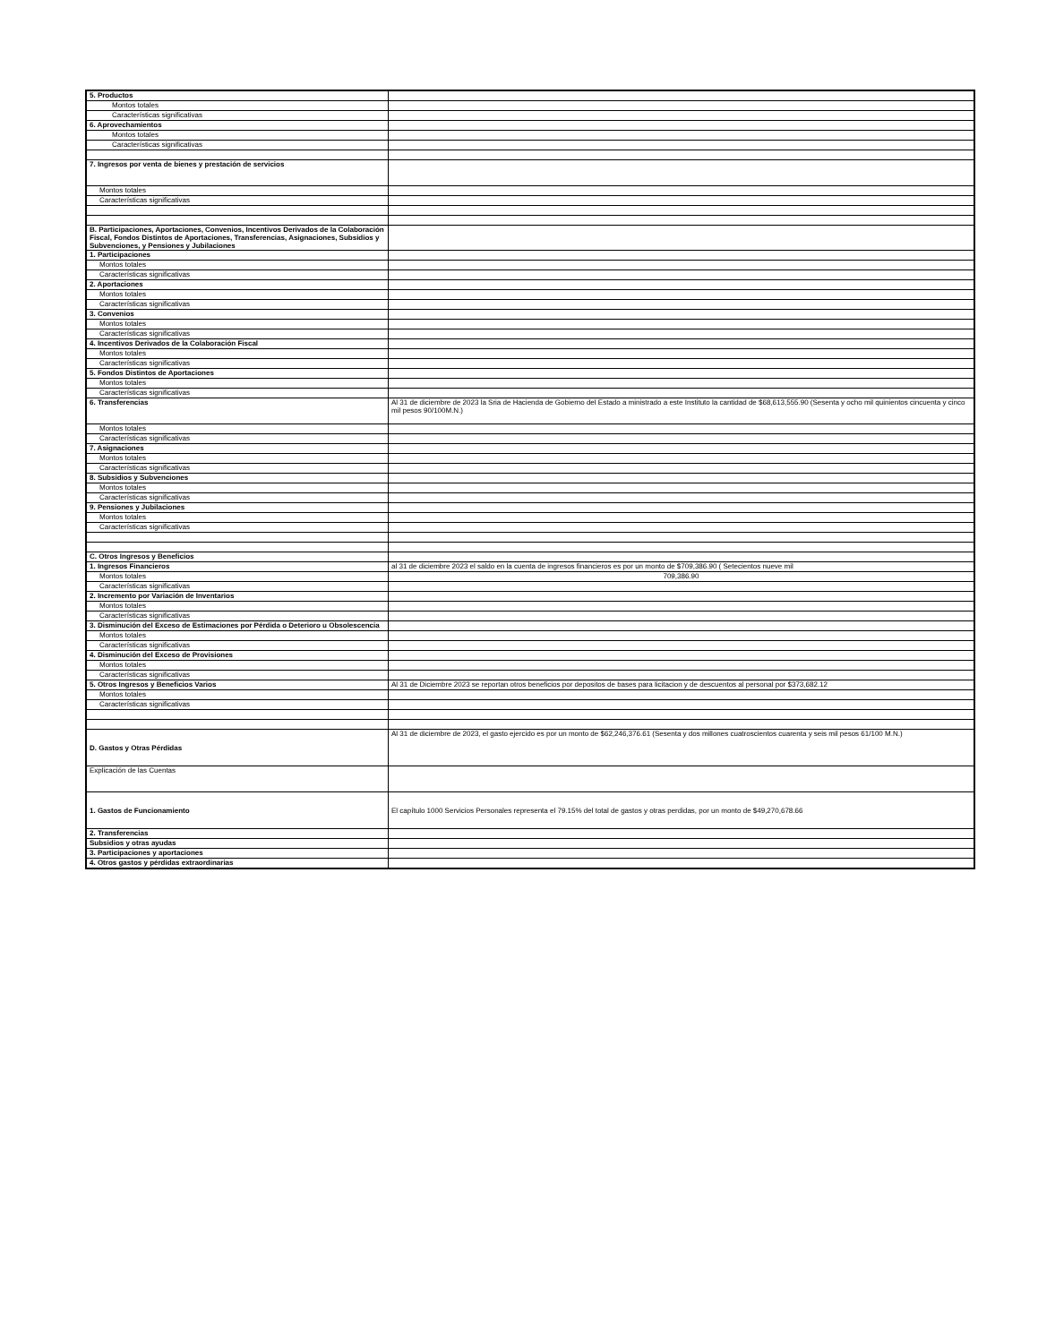| 5. Productos | |
| Montos totales | |
| Características significativas | |
| 6. Aprovechamientos | |
| Montos totales | |
| Características significativas | |
| 7. Ingresos por venta de bienes y prestación de servicios | |
| Montos totales | |
| Características significativas | |
| B. Participaciones, Aportaciones, Convenios, Incentivos Derivados de la Colaboración Fiscal, Fondos Distintos de Aportaciones, Transferencias, Asignaciones, Subsidios y Subvenciones, y Pensiones y Jubilaciones | |
| 1. Participaciones | |
| Montos totales | |
| Características significativas | |
| 2. Aportaciones | |
| Montos totales | |
| Características significativas | |
| 3. Convenios | |
| Montos totales | |
| Características significativas | |
| 4. Incentivos Derivados de la Colaboración Fiscal | |
| Montos totales | |
| Características significativas | |
| 5. Fondos Distintos de Aportaciones | |
| Montos totales | |
| Características significativas | |
| 6. Transferencias | Al 31 de diciembre de 2023 la Sria de Hacienda de Gobierno del Estado a ministrado a este Instituto la cantidad de $68,613,555.90 (Sesenta y ocho mil quinientos cincuenta y cinco mil pesos 90/100M.N.) |
| Montos totales | |
| Características significativas | |
| 7. Asignaciones | |
| Montos totales | |
| Características significativas | |
| 8. Subsidios y Subvenciones | |
| Montos totales | |
| Características significativas | |
| 9. Pensiones y Jubilaciones | |
| Montos totales | |
| Características significativas | |
| C. Otros Ingresos y Beneficios | |
| 1. Ingresos Financieros | al 31 de diciembre 2023 el saldo en la cuenta de ingresos financieros es por un monto de $709,386.90 ( Setecientos nueve mil |
| Montos totales | 709,386.90 |
| Características significativas | |
| 2. Incremento por Variación de Inventarios | |
| Montos totales | |
| Características significativas | |
| 3. Disminución del Exceso de Estimaciones por Pérdida o Deterioro u Obsolescencia | |
| Montos totales | |
| Características significativas | |
| 4. Disminución del Exceso de Provisiones | |
| Montos totales | |
| Características significativas | |
| 5. Otros Ingresos y Beneficios Varios | Al 31 de Diciembre 2023 se reportan otros beneficios por depositos de bases para licitacion y de descuentos al personal por $373,682.12 |
| Montos totales | |
| Características significativas | |
| D. Gastos y Otras Pérdidas | Al 31 de diciembre de 2023, el gasto ejercido es por un monto de $62,246,376.61 (Sesenta y dos millones cuatroscientos cuarenta y seis mil pesos 61/100 M.N.) |
| Explicación de las Cuentas | |
| 1. Gastos de Funcionamiento | El capítulo 1000 Servicios Personales representa el 79.15% del total de gastos y otras perdidas, por un monto de $49,270,678.66 |
| 2. Transferencias | |
| Subsidios y otras ayudas | |
| 3. Participaciones y aportaciones | |
| 4. Otros gastos y pérdidas extraordinarias | |